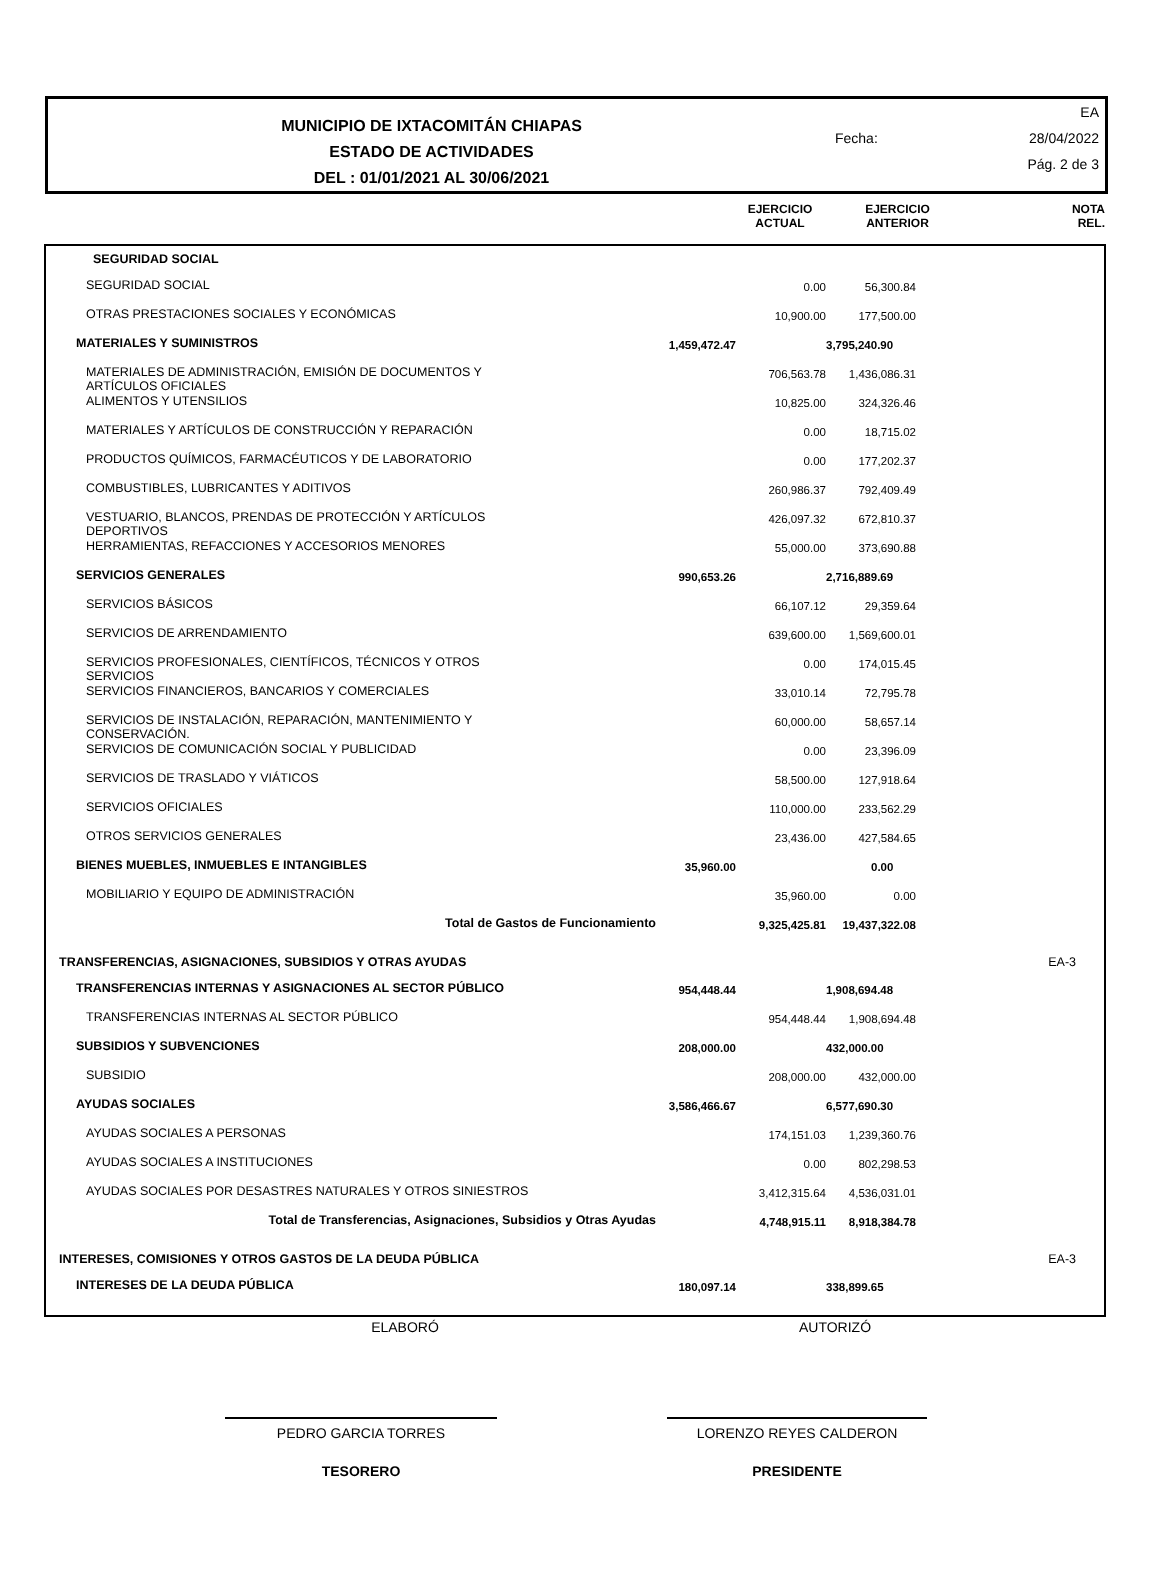MUNICIPIO DE IXTACOMITÁN CHIAPAS
ESTADO DE ACTIVIDADES
DEL : 01/01/2021 AL 30/06/2021
EA
Fecha: 28/04/2022
Pág. 2 de 3
EJERCICIO
ACTUAL
EJERCICIO
ANTERIOR
NOTA
REL.
| SEGURIDAD SOCIAL | | | | | |
| SEGURIDAD SOCIAL | | 0.00 | 56,300.84 | | |
| OTRAS PRESTACIONES SOCIALES Y ECONÓMICAS | | 10,900.00 | 177,500.00 | | |
| MATERIALES Y SUMINISTROS | 1,459,472.47 | | 3,795,240.90 | | |
| MATERIALES DE ADMINISTRACIÓN, EMISIÓN DE DOCUMENTOS Y ARTÍCULOS OFICIALES | | 706,563.78 | 1,436,086.31 | | |
| ALIMENTOS Y UTENSILIOS | | 10,825.00 | 324,326.46 | | |
| MATERIALES Y ARTÍCULOS DE CONSTRUCCIÓN Y REPARACIÓN | | 0.00 | 18,715.02 | | |
| PRODUCTOS QUÍMICOS, FARMACÉUTICOS Y DE LABORATORIO | | 0.00 | 177,202.37 | | |
| COMBUSTIBLES, LUBRICANTES Y ADITIVOS | | 260,986.37 | 792,409.49 | | |
| VESTUARIO, BLANCOS, PRENDAS DE PROTECCIÓN Y ARTÍCULOS DEPORTIVOS | | 426,097.32 | 672,810.37 | | |
| HERRAMIENTAS, REFACCIONES Y ACCESORIOS MENORES | | 55,000.00 | 373,690.88 | | |
| SERVICIOS GENERALES | 990,653.26 | | 2,716,889.69 | | |
| SERVICIOS BÁSICOS | | 66,107.12 | 29,359.64 | | |
| SERVICIOS DE ARRENDAMIENTO | | 639,600.00 | 1,569,600.01 | | |
| SERVICIOS PROFESIONALES, CIENTÍFICOS, TÉCNICOS Y OTROS SERVICIOS | | 0.00 | 174,015.45 | | |
| SERVICIOS FINANCIEROS, BANCARIOS Y COMERCIALES | | 33,010.14 | 72,795.78 | | |
| SERVICIOS DE INSTALACIÓN, REPARACIÓN, MANTENIMIENTO Y CONSERVACIÓN. | | 60,000.00 | 58,657.14 | | |
| SERVICIOS DE COMUNICACIÓN SOCIAL Y PUBLICIDAD | | 0.00 | 23,396.09 | | |
| SERVICIOS DE TRASLADO Y VIÁTICOS | | 58,500.00 | 127,918.64 | | |
| SERVICIOS OFICIALES | | 110,000.00 | 233,562.29 | | |
| OTROS SERVICIOS GENERALES | | 23,436.00 | 427,584.65 | | |
| BIENES MUEBLES, INMUEBLES E INTANGIBLES | 35,960.00 | | 0.00 | | |
| MOBILIARIO Y EQUIPO DE ADMINISTRACIÓN | | 35,960.00 | 0.00 | | |
| Total de Gastos de Funcionamiento | | 9,325,425.81 | 19,437,322.08 | | |
| TRANSFERENCIAS, ASIGNACIONES, SUBSIDIOS Y OTRAS AYUDAS | | | | | EA-3 |
| TRANSFERENCIAS INTERNAS Y ASIGNACIONES AL SECTOR PÚBLICO | 954,448.44 | | 1,908,694.48 | | |
| TRANSFERENCIAS INTERNAS AL SECTOR PÚBLICO | | 954,448.44 | 1,908,694.48 | | |
| SUBSIDIOS Y SUBVENCIONES | 208,000.00 | | 432,000.00 | | |
| SUBSIDIO | | 208,000.00 | 432,000.00 | | |
| AYUDAS SOCIALES | 3,586,466.67 | | 6,577,690.30 | | |
| AYUDAS SOCIALES A PERSONAS | | 174,151.03 | 1,239,360.76 | | |
| AYUDAS SOCIALES A INSTITUCIONES | | 0.00 | 802,298.53 | | |
| AYUDAS SOCIALES POR DESASTRES NATURALES Y OTROS SINIESTROS | | 3,412,315.64 | 4,536,031.01 | | |
| Total de Transferencias, Asignaciones, Subsidios y Otras Ayudas | | 4,748,915.11 | 8,918,384.78 | | |
| INTERESES, COMISIONES Y OTROS GASTOS DE LA DEUDA PÚBLICA | | | | | EA-3 |
| INTERESES DE LA DEUDA PÚBLICA | 180,097.14 | | 338,899.65 | | |
ELABORÓ AUTORIZÓ
PEDRO GARCIA TORRES LORENZO REYES CALDERON
TESORERO PRESIDENTE